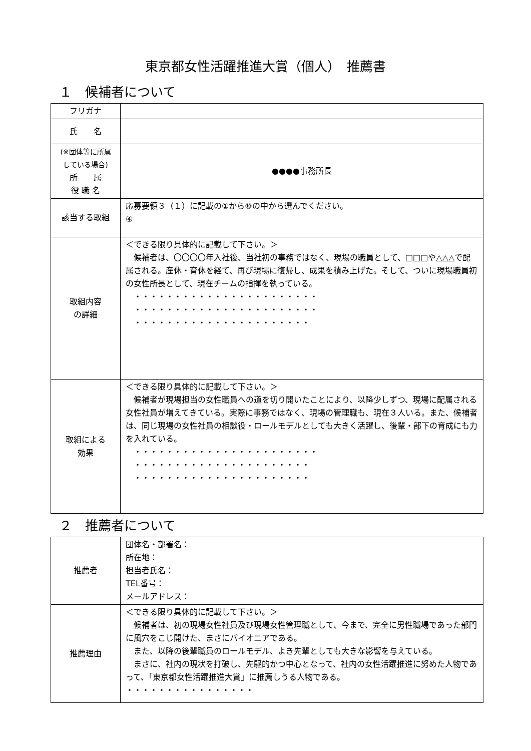東京都女性活躍推進大賞（個人）　推薦書
１　候補者について
| フリガナ | |
| 氏 名 | |
| (※団体等に所属 している場合) 所 属 役 職 名 | ●●●●事務所長 |
| 該当する取組 | 応募要領３（１）に記載の①から⑩の中から選んでください。 ④ |
| 取組内容 の詳細 | ＜できる限り具体的に記載して下さい。＞ 候補者は、〇〇〇〇年入社後、当社初の事務ではなく、現場の職員として、□□□や△△△で配属される。産休・育休を経て、再び現場に復帰し、成果を積み上げた。そして、ついに現場職員初の女性所長として、現在チームの指揮を執っている。 ・・・・・・・・・・・・・・・・・・・・・・・ ・・・・・・・・・・・・・・・・・・・・・・・ ・・・・・・・・・・・・・・・・・・・・・・ |
| 取組による 効果 | ＜できる限り具体的に記載して下さい。＞ 候補者が現場担当の女性職員への道を切り開いたことにより、以降少しずつ、現場に配属される女性社員が増えてきている。実際に事務ではなく、現場の管理職も、現在３人いる。また、候補者は、同じ現場の女性社員の相談役・ロールモデルとしても大きく活躍し、後輩・部下の育成にも力を入れている。 ・・・・・・・・・・・・・・・・・・・・・・・ ・・・・・・・・・・・・・・・・・・・・・・ ・・・・・・・・・・・・・・・・・・・・・・ |
２　推薦者について
| 推薦者 | 団体名・部署名： 所在地： 担当者氏名： TEL番号： メールアドレス： |
| 推薦理由 | ＜できる限り具体的に記載して下さい。＞ 候補者は、初の現場女性社員及び現場女性管理職として、今まで、完全に男性職場であった部門に風穴をこじ開けた、まさにパイオニアである。 また、以降の後輩職員のロールモデル、よき先輩としても大きな影響を与えている。 まさに、社内の現状を打破し、先駆的かつ中心となって、社内の女性活躍推進に努めた人物であって、「東京都女性活躍推進大賞」に推薦しうる人物である。 ・・・・・・・・・・・・・・・・ |